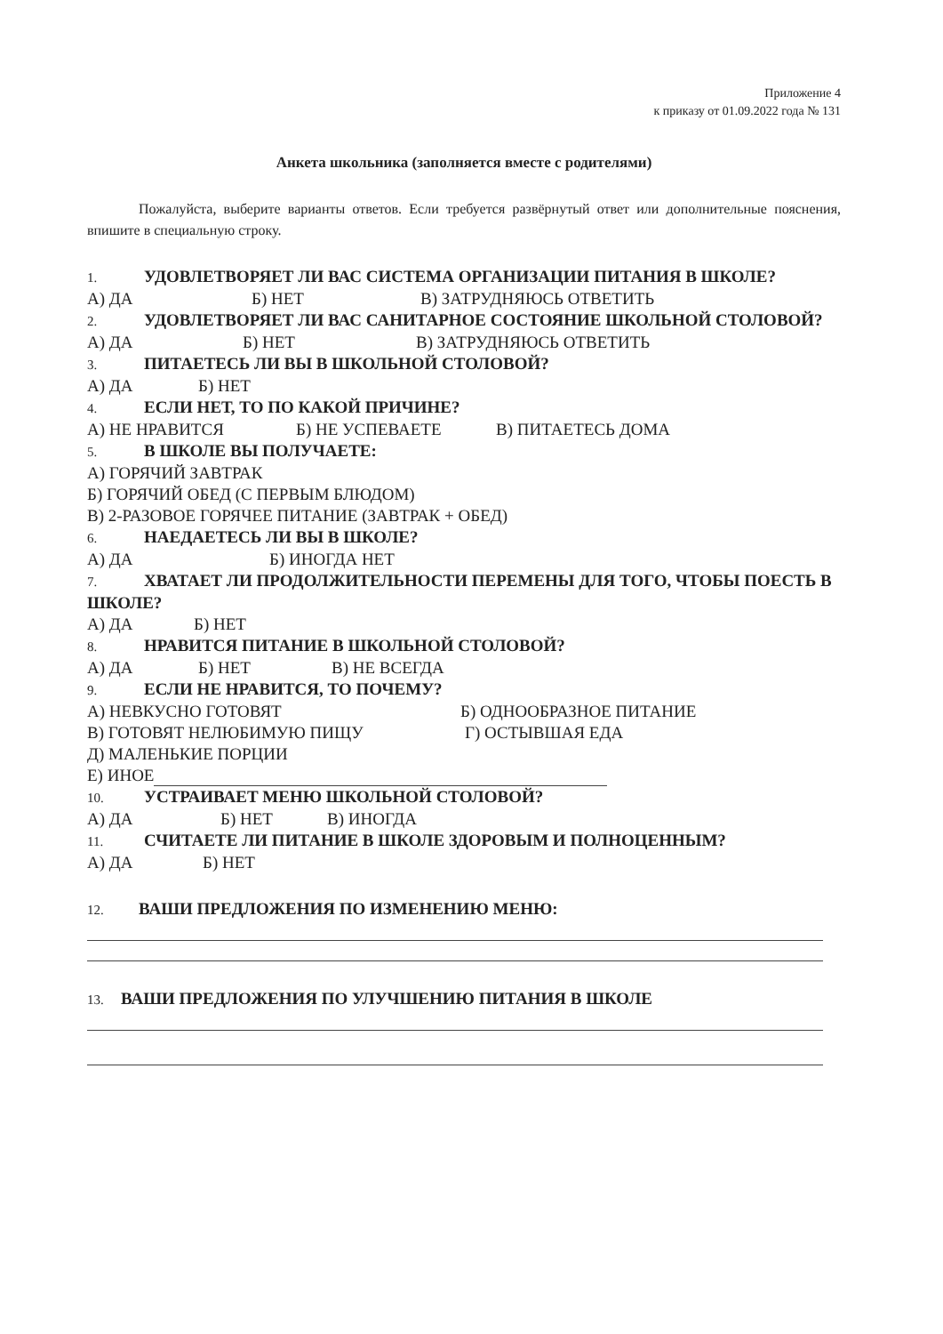Приложение 4
к приказу от 01.09.2022 года № 131
Анкета школьника (заполняется вместе с родителями)
Пожалуйста, выберите варианты ответов. Если требуется развёрнутый ответ или дополнительные пояснения, впишите в специальную строку.
1. УДОВЛЕТВОРЯЕТ ЛИ ВАС СИСТЕМА ОРГАНИЗАЦИИ ПИТАНИЯ В ШКОЛЕ?
А) ДА Б) НЕТ В) ЗАТРУДНЯЮСЬ ОТВЕТИТЬ
2. УДОВЛЕТВОРЯЕТ ЛИ ВАС САНИТАРНОЕ СОСТОЯНИЕ ШКОЛЬНОЙ СТОЛОВОЙ?
А) ДА Б) НЕТ В) ЗАТРУДНЯЮСЬ ОТВЕТИТЬ
3. ПИТАЕТЕСЬ ЛИ ВЫ В ШКОЛЬНОЙ СТОЛОВОЙ?
А) ДА Б) НЕТ
4. ЕСЛИ НЕТ, ТО ПО КАКОЙ ПРИЧИНЕ?
А) НЕ НРАВИТСЯ Б) НЕ УСПЕВАЕТЕ В) ПИТАЕТЕСЬ ДОМА
5. В ШКОЛЕ ВЫ ПОЛУЧАЕТЕ:
А) ГОРЯЧИЙ ЗАВТРАК
Б) ГОРЯЧИЙ ОБЕД (С ПЕРВЫМ БЛЮДОМ)
В) 2-РАЗОВОЕ ГОРЯЧЕЕ ПИТАНИЕ (ЗАВТРАК + ОБЕД)
6. НАЕДАЕТЕСЬ ЛИ ВЫ В ШКОЛЕ?
А) ДА Б) ИНОГДА НЕТ
7. ХВАТАЕТ ЛИ ПРОДОЛЖИТЕЛЬНОСТИ ПЕРЕМЕНЫ ДЛЯ ТОГО, ЧТОБЫ ПОЕСТЬ В ШКОЛЕ?
А) ДА Б) НЕТ
8. НРАВИТСЯ ПИТАНИЕ В ШКОЛЬНОЙ СТОЛОВОЙ?
А) ДА Б) НЕТ В) НЕ ВСЕГДА
9. ЕСЛИ НЕ НРАВИТСЯ, ТО ПОЧЕМУ?
А) НЕВКУСНО ГОТОВЯТ Б) ОДНООБРАЗНОЕ ПИТАНИЕ
В) ГОТОВЯТ НЕЛЮБИМУЮ ПИЩУ Г) ОСТЫВШАЯ ЕДА
Д) МАЛЕНЬКИЕ ПОРЦИИ
Е) ИНОЕ
10. УСТРАИВАЕТ МЕНЮ ШКОЛЬНОЙ СТОЛОВОЙ?
А) ДА Б) НЕТ В) ИНОГДА
11. СЧИТАЕТЕ ЛИ ПИТАНИЕ В ШКОЛЕ ЗДОРОВЫМ И ПОЛНОЦЕННЫМ?
А) ДА Б) НЕТ
12. ВАШИ ПРЕДЛОЖЕНИЯ ПО ИЗМЕНЕНИЮ МЕНЮ:
13. ВАШИ ПРЕДЛОЖЕНИЯ ПО УЛУЧШЕНИЮ ПИТАНИЯ В ШКОЛЕ